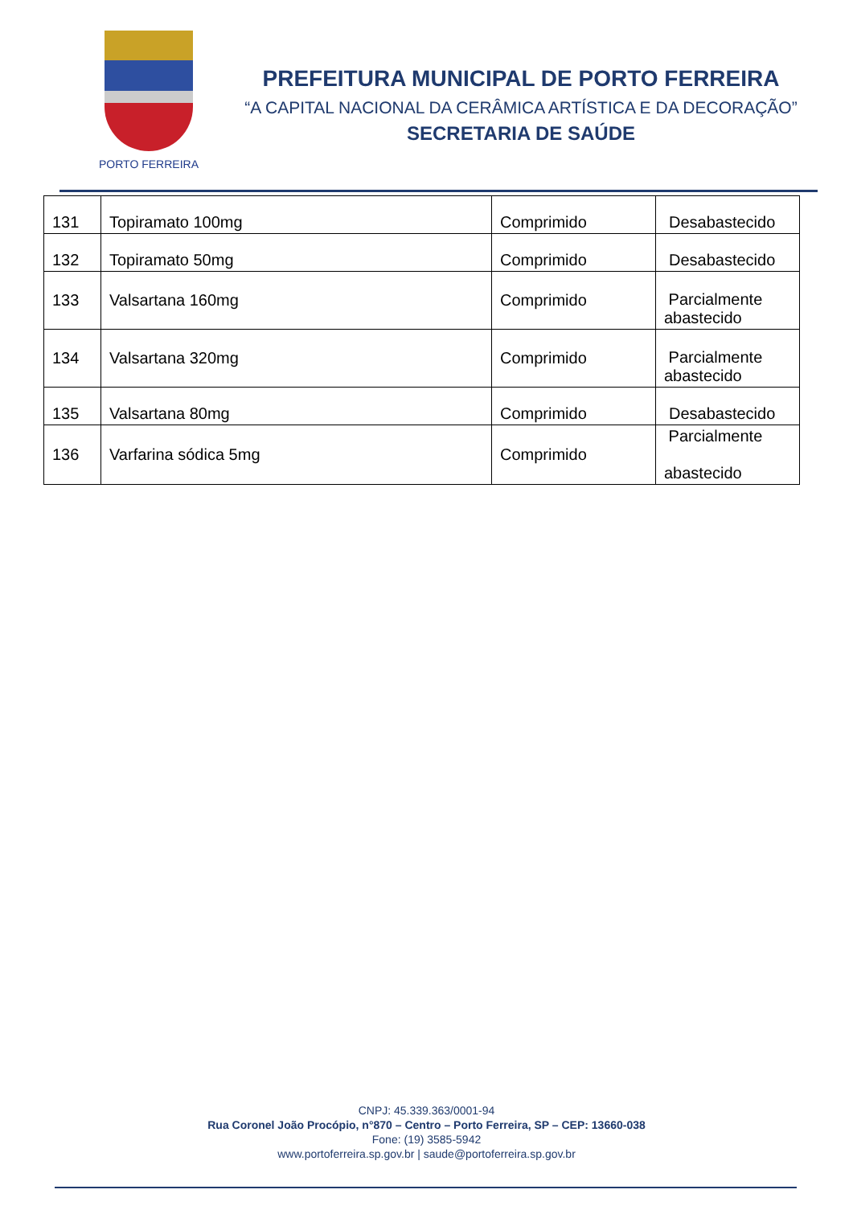PORTO FERREIRA
PREFEITURA MUNICIPAL DE PORTO FERREIRA
“A CAPITAL NACIONAL DA CERÂMICA ARTÍSTICA E DA DECORAÇÃO”
SECRETARIA DE SAÚDE
| 131 | Topiramato 100mg | Comprimido | Desabastecido |
| 132 | Topiramato 50mg | Comprimido | Desabastecido |
| 133 | Valsartana 160mg | Comprimido | Parcialmente abastecido |
| 134 | Valsartana 320mg | Comprimido | Parcialmente abastecido |
| 135 | Valsartana 80mg | Comprimido | Desabastecido |
| 136 | Varfarina sódica 5mg | Comprimido | Parcialmente abastecido |
CNPJ: 45.339.363/0001-94
Rua Coronel João Procópio, n°870 – Centro – Porto Ferreira, SP – CEP: 13660-038
Fone: (19) 3585-5942
www.portoferreira.sp.gov.br | saude@portoferreira.sp.gov.br